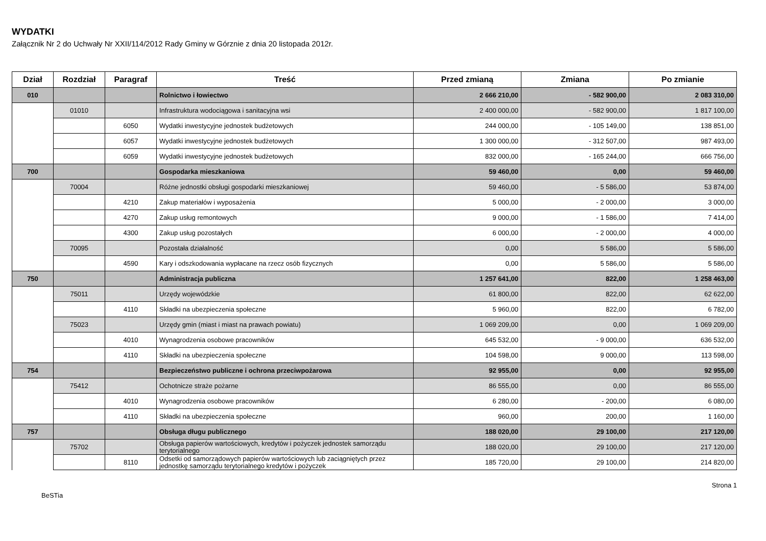WYDATKI
Załącznik Nr 2 do Uchwały Nr XXII/114/2012 Rady Gminy w Górznie z dnia 20 listopada 2012r.
| Dział | Rozdział | Paragraf | Treść | Przed zmianą | Zmiana | Po zmianie |
| --- | --- | --- | --- | --- | --- | --- |
| 010 | | | Rolnictwo i łowiectwo | 2 666 210,00 | - 582 900,00 | 2 083 310,00 |
| | 01010 | | Infrastruktura wodociągowa i sanitacyjna wsi | 2 400 000,00 | - 582 900,00 | 1 817 100,00 |
| | | 6050 | Wydatki inwestycyjne jednostek budżetowych | 244 000,00 | - 105 149,00 | 138 851,00 |
| | | 6057 | Wydatki inwestycyjne jednostek budżetowych | 1 300 000,00 | - 312 507,00 | 987 493,00 |
| | | 6059 | Wydatki inwestycyjne jednostek budżetowych | 832 000,00 | - 165 244,00 | 666 756,00 |
| 700 | | | Gospodarka mieszkaniowa | 59 460,00 | 0,00 | 59 460,00 |
| | 70004 | | Różne jednostki obsługi gospodarki mieszkaniowej | 59 460,00 | - 5 586,00 | 53 874,00 |
| | | 4210 | Zakup materiałów i wyposażenia | 5 000,00 | - 2 000,00 | 3 000,00 |
| | | 4270 | Zakup usług remontowych | 9 000,00 | - 1 586,00 | 7 414,00 |
| | | 4300 | Zakup usług pozostałych | 6 000,00 | - 2 000,00 | 4 000,00 |
| | 70095 | | Pozostała działalność | 0,00 | 5 586,00 | 5 586,00 |
| | | 4590 | Kary i odszkodowania wypłacane na rzecz osób fizycznych | 0,00 | 5 586,00 | 5 586,00 |
| 750 | | | Administracja publiczna | 1 257 641,00 | 822,00 | 1 258 463,00 |
| | 75011 | | Urzędy wojewódzkie | 61 800,00 | 822,00 | 62 622,00 |
| | | 4110 | Składki na ubezpieczenia społeczne | 5 960,00 | 822,00 | 6 782,00 |
| | 75023 | | Urzędy gmin (miast i miast na prawach powiatu) | 1 069 209,00 | 0,00 | 1 069 209,00 |
| | | 4010 | Wynagrodzenia osobowe pracowników | 645 532,00 | - 9 000,00 | 636 532,00 |
| | | 4110 | Składki na ubezpieczenia społeczne | 104 598,00 | 9 000,00 | 113 598,00 |
| 754 | | | Bezpieczeństwo publiczne i ochrona przeciwpożarowa | 92 955,00 | 0,00 | 92 955,00 |
| | 75412 | | Ochotnicze straże pożarne | 86 555,00 | 0,00 | 86 555,00 |
| | | 4010 | Wynagrodzenia osobowe pracowników | 6 280,00 | - 200,00 | 6 080,00 |
| | | 4110 | Składki na ubezpieczenia społeczne | 960,00 | 200,00 | 1 160,00 |
| 757 | | | Obsługa długu publicznego | 188 020,00 | 29 100,00 | 217 120,00 |
| | 75702 | | Obsługa papierów wartościowych, kredytów i pożyczek jednostek samorządu terytorialnego | 188 020,00 | 29 100,00 | 217 120,00 |
| | | 8110 | Odsetki od samorządowych papierów wartościowych lub zaciągniętych przez jednostkę samorządu terytorialnego kredytów i pożyczek | 185 720,00 | 29 100,00 | 214 820,00 |
BeSTia Strona 1